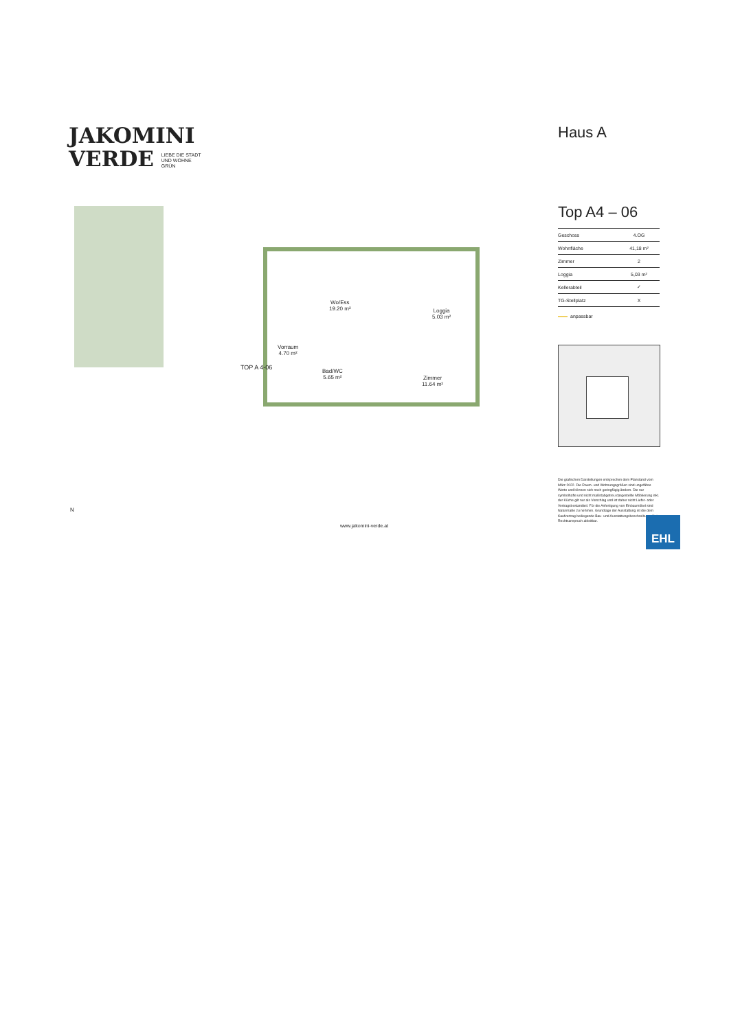JAKOMINI
VERDE LIEBE DIE STADT
UND WOHNE
GRÜN
Haus A
Top A4 – 06
| Geschoss | 4.OG |
| Wohnfläche | 41,18 m² |
| Zimmer | 2 |
| Loggia | 5,03 m² |
| Kellerabteil | ✓ |
| TG-Stellplatz | X |
anpassbar
Wo/Ess
19.20 m²
Loggia
5.03 m²
Vorraum
4.70 m²
Bad/WC
5.65 m²
Zimmer
11.64 m²
TOP A 4-06
N
www.jakomini-verde.at
Die grafischen Darstellungen entsprechen dem Planstand vom März 2022. Die Raum- und Wohnungsgrößen sind ungefähre Werte und können sich noch geringfügig ändern. Die nur symbolhafte und nicht maßstabgetreu dargestellte Möblierung inkl. der Küche gilt nur als Vorschlag und ist daher nicht Liefer- oder Vertragsbestandteil. Für die Anfertigung von Einbaumöbel sind Naturmaße zu nehmen. Grundlage der Ausstattung ist die dem Kaufvertrag beiliegende Bau- und Ausstattungsbeschreibung. Kein Rechtsanspruch ableitbar.
EHL